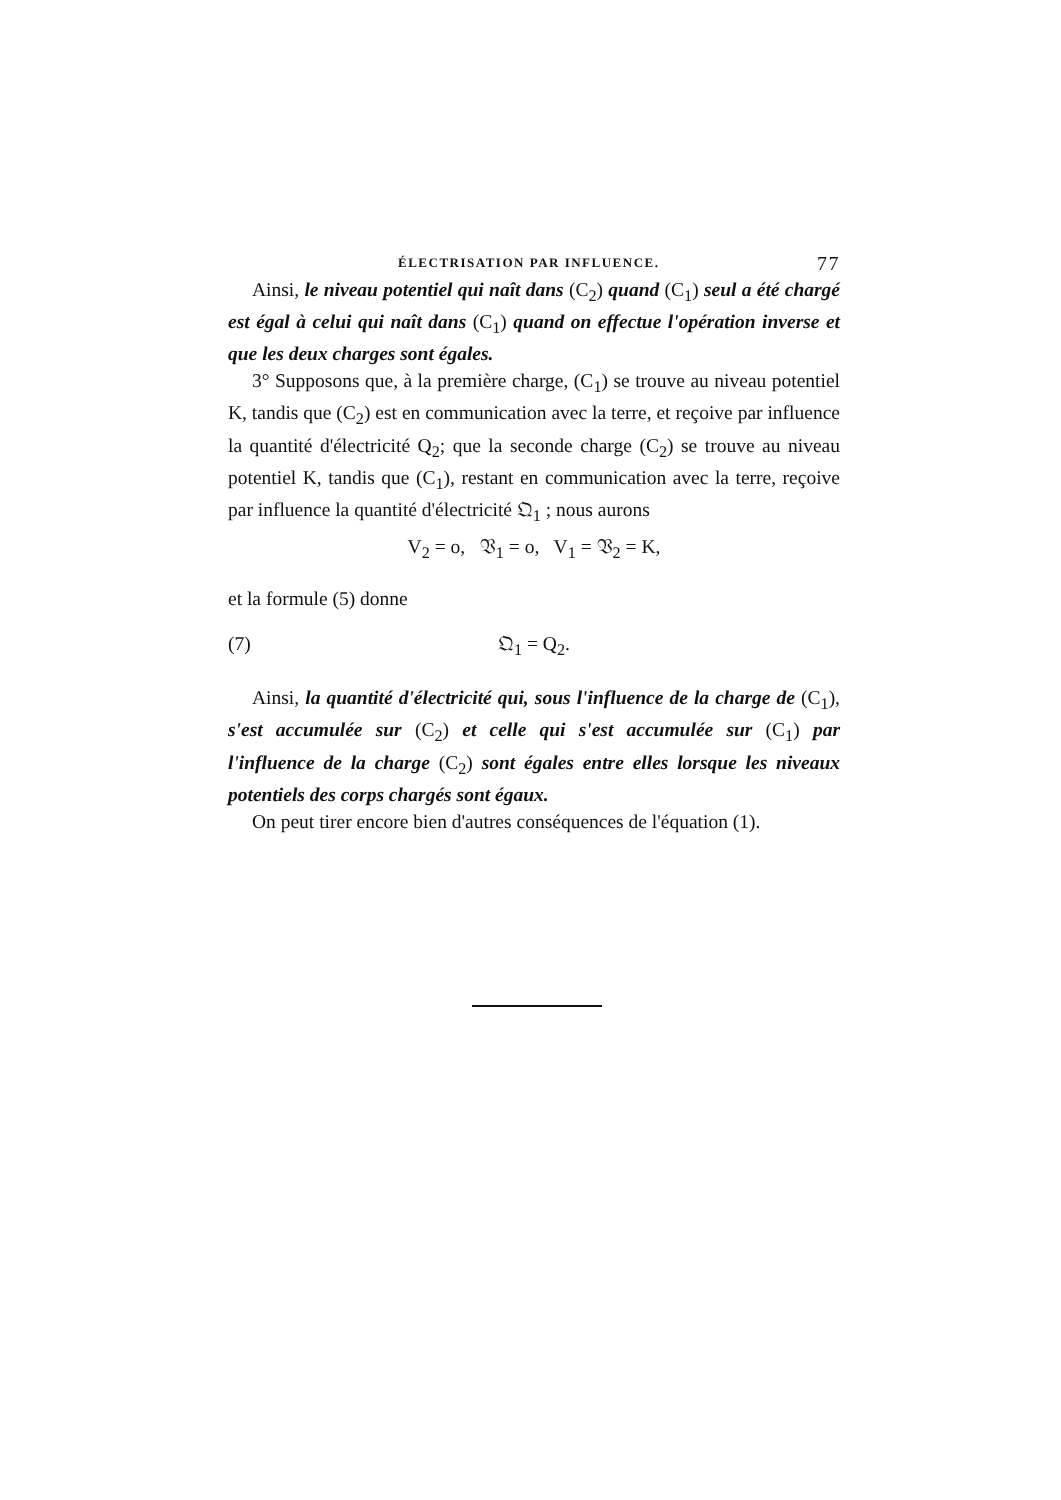ÉLECTRISATION PAR INFLUENCE. 77
Ainsi, le niveau potentiel qui naît dans (C<sub>2</sub>) quand (C<sub>1</sub>) seul a été chargé est égal à celui qui naît dans (C<sub>1</sub>) quand on effectue l'opération inverse et que les deux charges sont égales.
3° Supposons que, à la première charge, (C<sub>1</sub>) se trouve au niveau potentiel K, tandis que (C<sub>2</sub>) est en communication avec la terre, et reçoive par influence la quantité d'électricité Q<sub>2</sub>; que la seconde charge (C<sub>2</sub>) se trouve au niveau potentiel K, tandis que (C<sub>1</sub>), restant en communication avec la terre, reçoive par influence la quantité d'électricité 𝔔<sub>1</sub> ; nous aurons
V<sub>2</sub> = o, 𝔙<sub>1</sub> = o, V<sub>1</sub> = 𝔙<sub>2</sub> = K,
et la formule (5) donne
(7) 𝔔<sub>1</sub> = Q<sub>2</sub>.
Ainsi, la quantité d'électricité qui, sous l'influence de la charge de (C<sub>1</sub>), s'est accumulée sur (C<sub>2</sub>) et celle qui s'est accumulée sur (C<sub>1</sub>) par l'influence de la charge (C<sub>2</sub>) sont égales entre elles lorsque les niveaux potentiels des corps chargés sont égaux.
On peut tirer encore bien d'autres conséquences de l'équation (1).